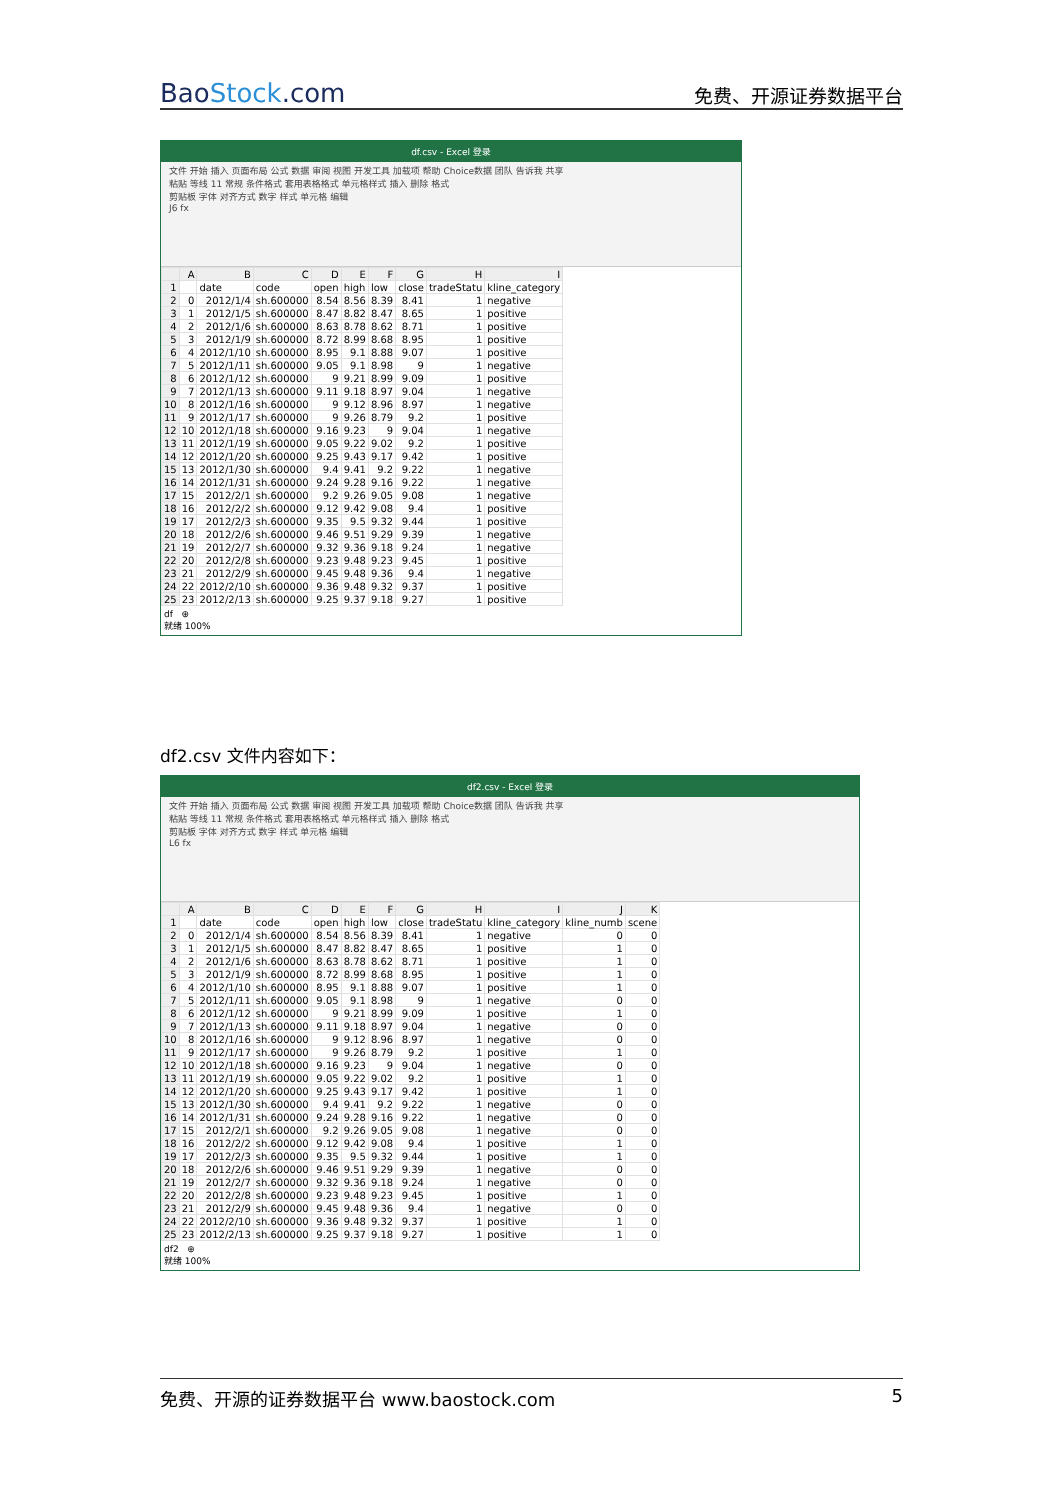BaoStock.com
免费、开源证券数据平台
df.csv - Excel 登录
文件 开始 插入 页面布局 公式 数据 审阅 视图 开发工具 加载项 帮助 Choice数据 团队 告诉我 共享
粘贴 等线 11 常规 条件格式 套用表格格式 单元格样式 插入 删除 格式
剪贴板 字体 对齐方式 数字 样式 单元格 编辑
J6 fx
| | A | B | C | D | E | F | G | H | I |
| --- | --- | --- | --- | --- | --- | --- | --- | --- | --- |
| 1 | | date | code | open | high | low | close | tradeStatu | kline_category |
| 2 | 0 | 2012/1/4 | sh.600000 | 8.54 | 8.56 | 8.39 | 8.41 | 1 | negative |
| 3 | 1 | 2012/1/5 | sh.600000 | 8.47 | 8.82 | 8.47 | 8.65 | 1 | positive |
| 4 | 2 | 2012/1/6 | sh.600000 | 8.63 | 8.78 | 8.62 | 8.71 | 1 | positive |
| 5 | 3 | 2012/1/9 | sh.600000 | 8.72 | 8.99 | 8.68 | 8.95 | 1 | positive |
| 6 | 4 | 2012/1/10 | sh.600000 | 8.95 | 9.1 | 8.88 | 9.07 | 1 | positive |
| 7 | 5 | 2012/1/11 | sh.600000 | 9.05 | 9.1 | 8.98 | 9 | 1 | negative |
| 8 | 6 | 2012/1/12 | sh.600000 | 9 | 9.21 | 8.99 | 9.09 | 1 | positive |
| 9 | 7 | 2012/1/13 | sh.600000 | 9.11 | 9.18 | 8.97 | 9.04 | 1 | negative |
| 10 | 8 | 2012/1/16 | sh.600000 | 9 | 9.12 | 8.96 | 8.97 | 1 | negative |
| 11 | 9 | 2012/1/17 | sh.600000 | 9 | 9.26 | 8.79 | 9.2 | 1 | positive |
| 12 | 10 | 2012/1/18 | sh.600000 | 9.16 | 9.23 | 9 | 9.04 | 1 | negative |
| 13 | 11 | 2012/1/19 | sh.600000 | 9.05 | 9.22 | 9.02 | 9.2 | 1 | positive |
| 14 | 12 | 2012/1/20 | sh.600000 | 9.25 | 9.43 | 9.17 | 9.42 | 1 | positive |
| 15 | 13 | 2012/1/30 | sh.600000 | 9.4 | 9.41 | 9.2 | 9.22 | 1 | negative |
| 16 | 14 | 2012/1/31 | sh.600000 | 9.24 | 9.28 | 9.16 | 9.22 | 1 | negative |
| 17 | 15 | 2012/2/1 | sh.600000 | 9.2 | 9.26 | 9.05 | 9.08 | 1 | negative |
| 18 | 16 | 2012/2/2 | sh.600000 | 9.12 | 9.42 | 9.08 | 9.4 | 1 | positive |
| 19 | 17 | 2012/2/3 | sh.600000 | 9.35 | 9.5 | 9.32 | 9.44 | 1 | positive |
| 20 | 18 | 2012/2/6 | sh.600000 | 9.46 | 9.51 | 9.29 | 9.39 | 1 | negative |
| 21 | 19 | 2012/2/7 | sh.600000 | 9.32 | 9.36 | 9.18 | 9.24 | 1 | negative |
| 22 | 20 | 2012/2/8 | sh.600000 | 9.23 | 9.48 | 9.23 | 9.45 | 1 | positive |
| 23 | 21 | 2012/2/9 | sh.600000 | 9.45 | 9.48 | 9.36 | 9.4 | 1 | negative |
| 24 | 22 | 2012/2/10 | sh.600000 | 9.36 | 9.48 | 9.32 | 9.37 | 1 | positive |
| 25 | 23 | 2012/2/13 | sh.600000 | 9.25 | 9.37 | 9.18 | 9.27 | 1 | positive |
df ⊕
就绪 100%
df2.csv 文件内容如下：
df2.csv - Excel 登录
文件 开始 插入 页面布局 公式 数据 审阅 视图 开发工具 加载项 帮助 Choice数据 团队 告诉我 共享
粘贴 等线 11 常规 条件格式 套用表格格式 单元格样式 插入 删除 格式
剪贴板 字体 对齐方式 数字 样式 单元格 编辑
L6 fx
| | A | B | C | D | E | F | G | H | I | J | K |
| --- | --- | --- | --- | --- | --- | --- | --- | --- | --- | --- | --- |
| 1 | | date | code | open | high | low | close | tradeStatu | kline_category | kline_numb | scene |
| 2 | 0 | 2012/1/4 | sh.600000 | 8.54 | 8.56 | 8.39 | 8.41 | 1 | negative | 0 | 0 |
| 3 | 1 | 2012/1/5 | sh.600000 | 8.47 | 8.82 | 8.47 | 8.65 | 1 | positive | 1 | 0 |
| 4 | 2 | 2012/1/6 | sh.600000 | 8.63 | 8.78 | 8.62 | 8.71 | 1 | positive | 1 | 0 |
| 5 | 3 | 2012/1/9 | sh.600000 | 8.72 | 8.99 | 8.68 | 8.95 | 1 | positive | 1 | 0 |
| 6 | 4 | 2012/1/10 | sh.600000 | 8.95 | 9.1 | 8.88 | 9.07 | 1 | positive | 1 | 0 |
| 7 | 5 | 2012/1/11 | sh.600000 | 9.05 | 9.1 | 8.98 | 9 | 1 | negative | 0 | 0 |
| 8 | 6 | 2012/1/12 | sh.600000 | 9 | 9.21 | 8.99 | 9.09 | 1 | positive | 1 | 0 |
| 9 | 7 | 2012/1/13 | sh.600000 | 9.11 | 9.18 | 8.97 | 9.04 | 1 | negative | 0 | 0 |
| 10 | 8 | 2012/1/16 | sh.600000 | 9 | 9.12 | 8.96 | 8.97 | 1 | negative | 0 | 0 |
| 11 | 9 | 2012/1/17 | sh.600000 | 9 | 9.26 | 8.79 | 9.2 | 1 | positive | 1 | 0 |
| 12 | 10 | 2012/1/18 | sh.600000 | 9.16 | 9.23 | 9 | 9.04 | 1 | negative | 0 | 0 |
| 13 | 11 | 2012/1/19 | sh.600000 | 9.05 | 9.22 | 9.02 | 9.2 | 1 | positive | 1 | 0 |
| 14 | 12 | 2012/1/20 | sh.600000 | 9.25 | 9.43 | 9.17 | 9.42 | 1 | positive | 1 | 0 |
| 15 | 13 | 2012/1/30 | sh.600000 | 9.4 | 9.41 | 9.2 | 9.22 | 1 | negative | 0 | 0 |
| 16 | 14 | 2012/1/31 | sh.600000 | 9.24 | 9.28 | 9.16 | 9.22 | 1 | negative | 0 | 0 |
| 17 | 15 | 2012/2/1 | sh.600000 | 9.2 | 9.26 | 9.05 | 9.08 | 1 | negative | 0 | 0 |
| 18 | 16 | 2012/2/2 | sh.600000 | 9.12 | 9.42 | 9.08 | 9.4 | 1 | positive | 1 | 0 |
| 19 | 17 | 2012/2/3 | sh.600000 | 9.35 | 9.5 | 9.32 | 9.44 | 1 | positive | 1 | 0 |
| 20 | 18 | 2012/2/6 | sh.600000 | 9.46 | 9.51 | 9.29 | 9.39 | 1 | negative | 0 | 0 |
| 21 | 19 | 2012/2/7 | sh.600000 | 9.32 | 9.36 | 9.18 | 9.24 | 1 | negative | 0 | 0 |
| 22 | 20 | 2012/2/8 | sh.600000 | 9.23 | 9.48 | 9.23 | 9.45 | 1 | positive | 1 | 0 |
| 23 | 21 | 2012/2/9 | sh.600000 | 9.45 | 9.48 | 9.36 | 9.4 | 1 | negative | 0 | 0 |
| 24 | 22 | 2012/2/10 | sh.600000 | 9.36 | 9.48 | 9.32 | 9.37 | 1 | positive | 1 | 0 |
| 25 | 23 | 2012/2/13 | sh.600000 | 9.25 | 9.37 | 9.18 | 9.27 | 1 | positive | 1 | 0 |
df2 ⊕
就绪 100%
免费、开源的证券数据平台 www.baostock.com 5